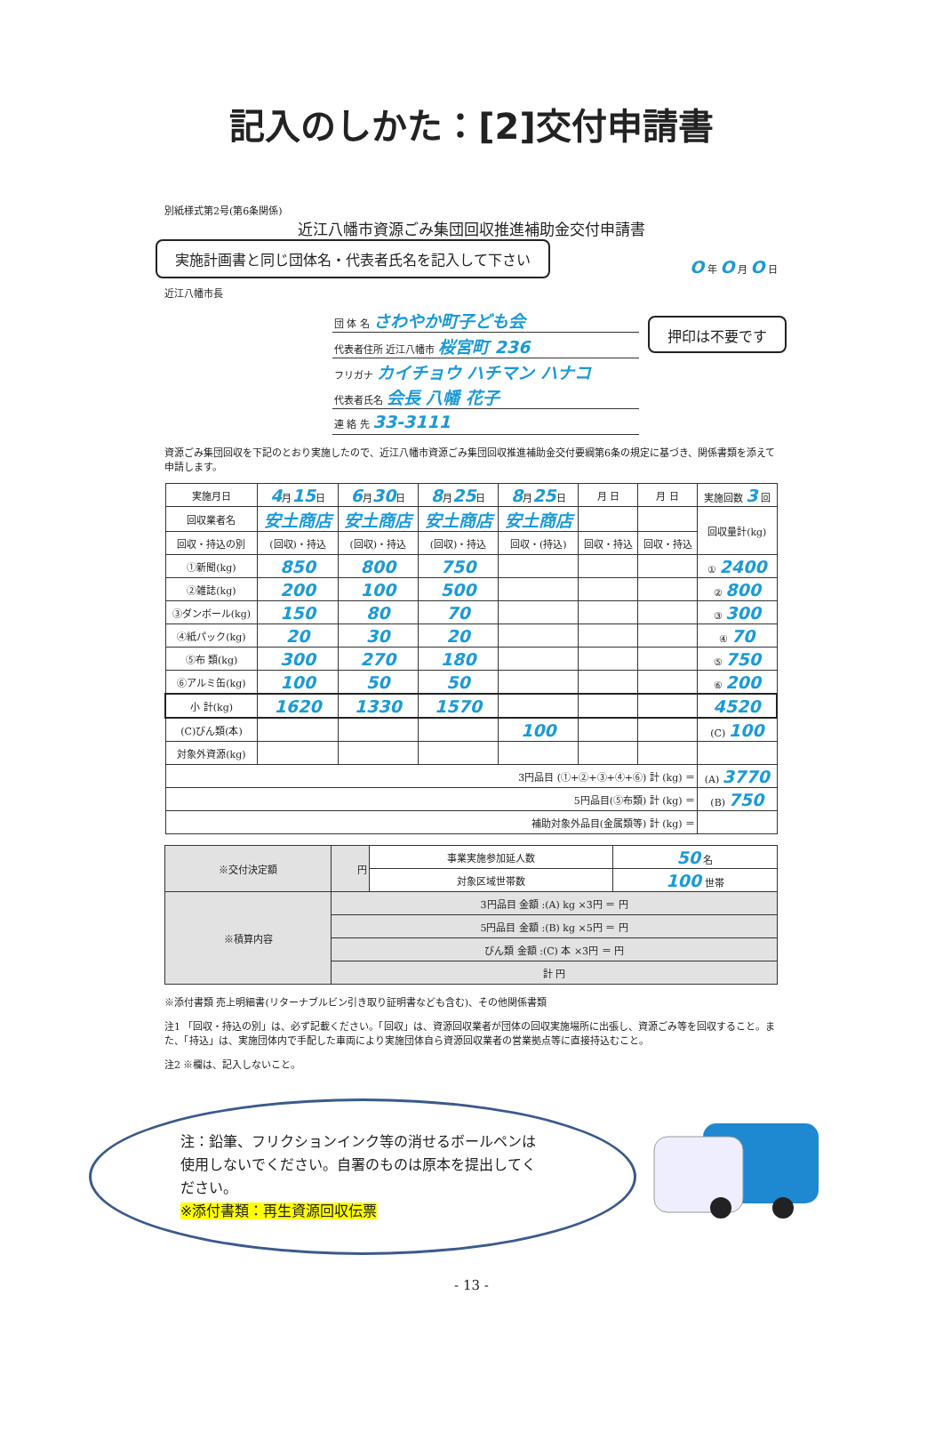記入のしかた：[2]交付申請書
別紙様式第2号(第6条関係)
近江八幡市資源ごみ集団回収推進補助金交付申請書
実施計画書と同じ団体名・代表者氏名を記入して下さい O 年 O 月 O 日
近江八幡市長
| 団 体 名 さわやか町子ども会 |
| 代表者住所 近江八幡市 桜宮町 236 |
| フリガナ カイチョウ ハチマン ハナコ |
| 代表者氏名 会長 八幡 花子 |
| 連 絡 先 33-3111 |
押印は不要です
資源ごみ集団回収を下記のとおり実施したので、近江八幡市資源ごみ集団回収推進補助金交付要綱第6条の規定に基づき、関係書類を添えて申請します。
| 実施月日 | 4 月 15 日 | 6 月 30 日 | 8 月 25 日 | 8 月 25 日 | 月 日 | 月 日 | 実施回数 3 回 |
| 回収業者名 | 安土商店 | 安土商店 | 安土商店 | 安土商店 | | | 回収量計(kg) |
| 回収・持込の別 | (回収)・持込 | (回収)・持込 | (回収)・持込 | 回収・(持込) | 回収・持込 | 回収・持込 | |
| ①新聞(kg) | 850 | 800 | 750 | | | | ① 2400 |
| ②雑誌(kg) | 200 | 100 | 500 | | | | ② 800 |
| ③ダンボール(kg) | 150 | 80 | 70 | | | | ③ 300 |
| ④紙パック(kg) | 20 | 30 | 20 | | | | ④ 70 |
| ⑤布 類(kg) | 300 | 270 | 180 | | | | ⑤ 750 |
| ⑥アルミ缶(kg) | 100 | 50 | 50 | | | | ⑥ 200 |
| 小 計(kg) | 1620 | 1330 | 1570 | | | | 4520 |
| (C)びん類(本) | | | | 100 | | | (C) 100 |
| 対象外資源(kg) | | | | | | | |
| 3円品目 (①+②+③+④+⑥) 計 (kg) ＝ | | | | | | | (A) 3770 |
| 5円品目(⑤布類) 計 (kg) ＝ | | | | | | | (B) 750 |
| 補助対象外品目(金属類等) 計 (kg) ＝ | | | | | | | |
| ※交付決定額 | 円 | 事業実施参加延人数 | 50 名 |
| | | 対象区域世帯数 | 100 世帯 |
| ※積算内容 | 3円品目 金額 :(A) kg ×3円 ＝ 円 | | |
| | 5円品目 金額 :(B) kg ×5円 ＝ 円 | | |
| | びん類 金額 :(C) 本 ×3円 ＝ 円 | | |
| | 計 円 | | |
※添付書類 売上明細書(リターナブルビン引き取り証明書なども含む)、その他関係書類
注1 「回収・持込の別」は、必ず記載ください。「回収」は、資源回収業者が団体の回収実施場所に出張し、資源ごみ等を回収すること。また、「持込」は、実施団体内で手配した車両により実施団体自ら資源回収業者の営業拠点等に直接持込むこと。
注2 ※欄は、記入しないこと。
注：鉛筆、フリクションインク等の消せるボールペンは使用しないでください。自署のものは原本を提出してください。
※添付書類：再生資源回収伝票
- 13 -